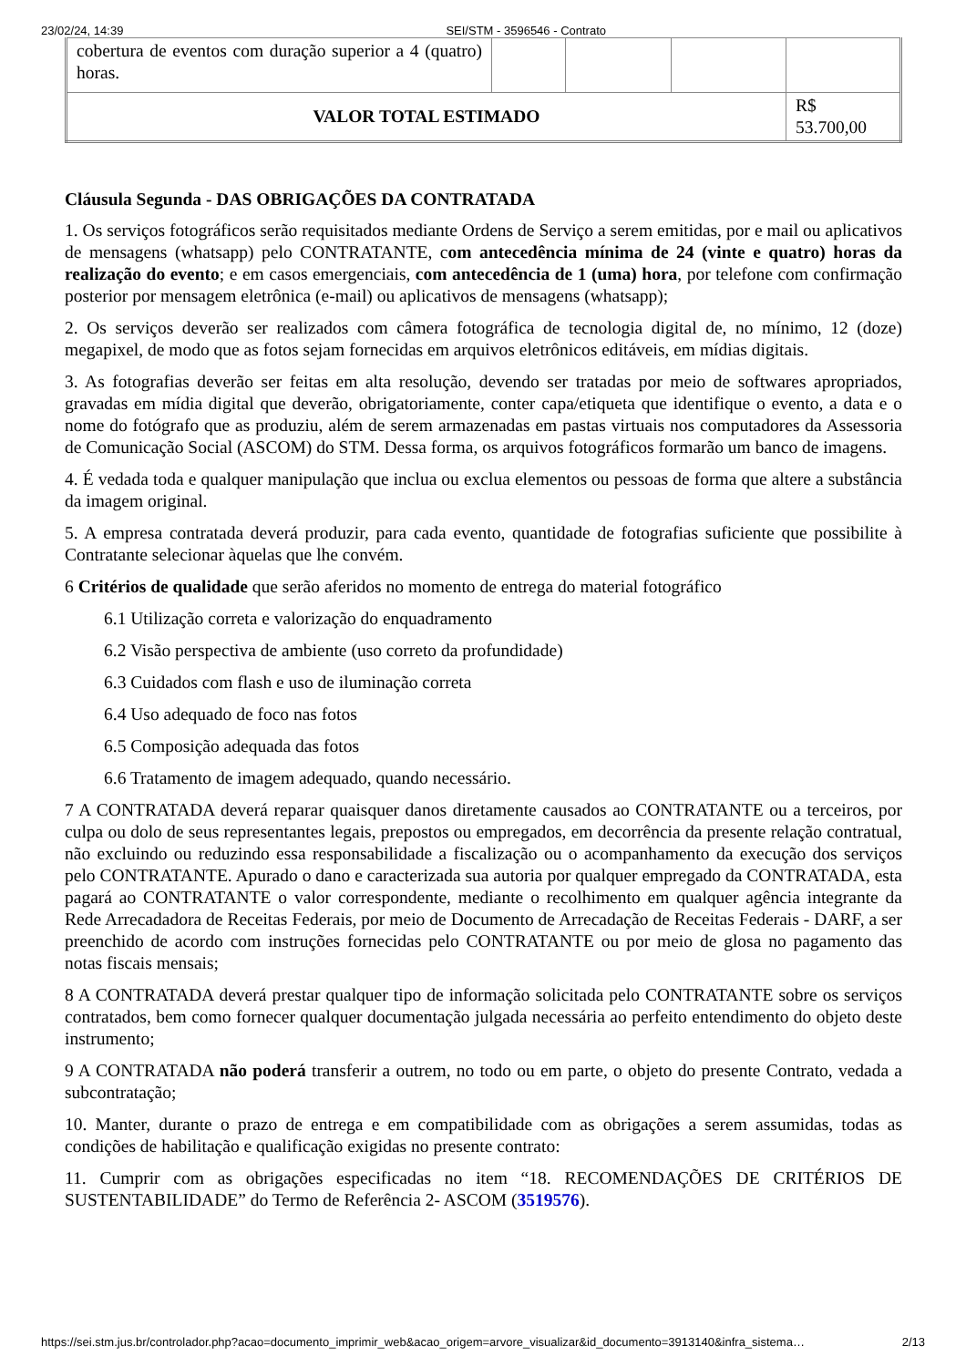23/02/24, 14:39 SEI/STM - 3596546 - Contrato
| cobertura de eventos com duração superior a 4 (quatro) horas. | | | | |
| VALOR TOTAL ESTIMADO | | | | R$ 53.700,00 |
Cláusula Segunda - DAS OBRIGAÇÕES DA CONTRATADA
1. Os serviços fotográficos serão requisitados mediante Ordens de Serviço a serem emitidas, por e mail ou aplicativos de mensagens (whatsapp) pelo CONTRATANTE, com antecedência mínima de 24 (vinte e quatro) horas da realização do evento; e em casos emergenciais, com antecedência de 1 (uma) hora, por telefone com confirmação posterior por mensagem eletrônica (e-mail) ou aplicativos de mensagens (whatsapp);
2. Os serviços deverão ser realizados com câmera fotográfica de tecnologia digital de, no mínimo, 12 (doze) megapixel, de modo que as fotos sejam fornecidas em arquivos eletrônicos editáveis, em mídias digitais.
3. As fotografias deverão ser feitas em alta resolução, devendo ser tratadas por meio de softwares apropriados, gravadas em mídia digital que deverão, obrigatoriamente, conter capa/etiqueta que identifique o evento, a data e o nome do fotógrafo que as produziu, além de serem armazenadas em pastas virtuais nos computadores da Assessoria de Comunicação Social (ASCOM) do STM. Dessa forma, os arquivos fotográficos formarão um banco de imagens.
4. É vedada toda e qualquer manipulação que inclua ou exclua elementos ou pessoas de forma que altere a substância da imagem original.
5. A empresa contratada deverá produzir, para cada evento, quantidade de fotografias suficiente que possibilite à Contratante selecionar àquelas que lhe convém.
6 Critérios de qualidade que serão aferidos no momento de entrega do material fotográfico
6.1 Utilização correta e valorização do enquadramento
6.2 Visão perspectiva de ambiente (uso correto da profundidade)
6.3 Cuidados com flash e uso de iluminação correta
6.4 Uso adequado de foco nas fotos
6.5 Composição adequada das fotos
6.6 Tratamento de imagem adequado, quando necessário.
7 A CONTRATADA deverá reparar quaisquer danos diretamente causados ao CONTRATANTE ou a terceiros, por culpa ou dolo de seus representantes legais, prepostos ou empregados, em decorrência da presente relação contratual, não excluindo ou reduzindo essa responsabilidade a fiscalização ou o acompanhamento da execução dos serviços pelo CONTRATANTE. Apurado o dano e caracterizada sua autoria por qualquer empregado da CONTRATADA, esta pagará ao CONTRATANTE o valor correspondente, mediante o recolhimento em qualquer agência integrante da Rede Arrecadadora de Receitas Federais, por meio de Documento de Arrecadação de Receitas Federais - DARF, a ser preenchido de acordo com instruções fornecidas pelo CONTRATANTE ou por meio de glosa no pagamento das notas fiscais mensais;
8 A CONTRATADA deverá prestar qualquer tipo de informação solicitada pelo CONTRATANTE sobre os serviços contratados, bem como fornecer qualquer documentação julgada necessária ao perfeito entendimento do objeto deste instrumento;
9 A CONTRATADA não poderá transferir a outrem, no todo ou em parte, o objeto do presente Contrato, vedada a subcontratação;
10. Manter, durante o prazo de entrega e em compatibilidade com as obrigações a serem assumidas, todas as condições de habilitação e qualificação exigidas no presente contrato:
11. Cumprir com as obrigações especificadas no item “18. RECOMENDAÇÕES DE CRITÉRIOS DE SUSTENTABILIDADE” do Termo de Referência 2- ASCOM (3519576).
https://sei.stm.jus.br/controlador.php?acao=documento_imprimir_web&acao_origem=arvore_visualizar&id_documento=3913140&infra_sistema… 2/13